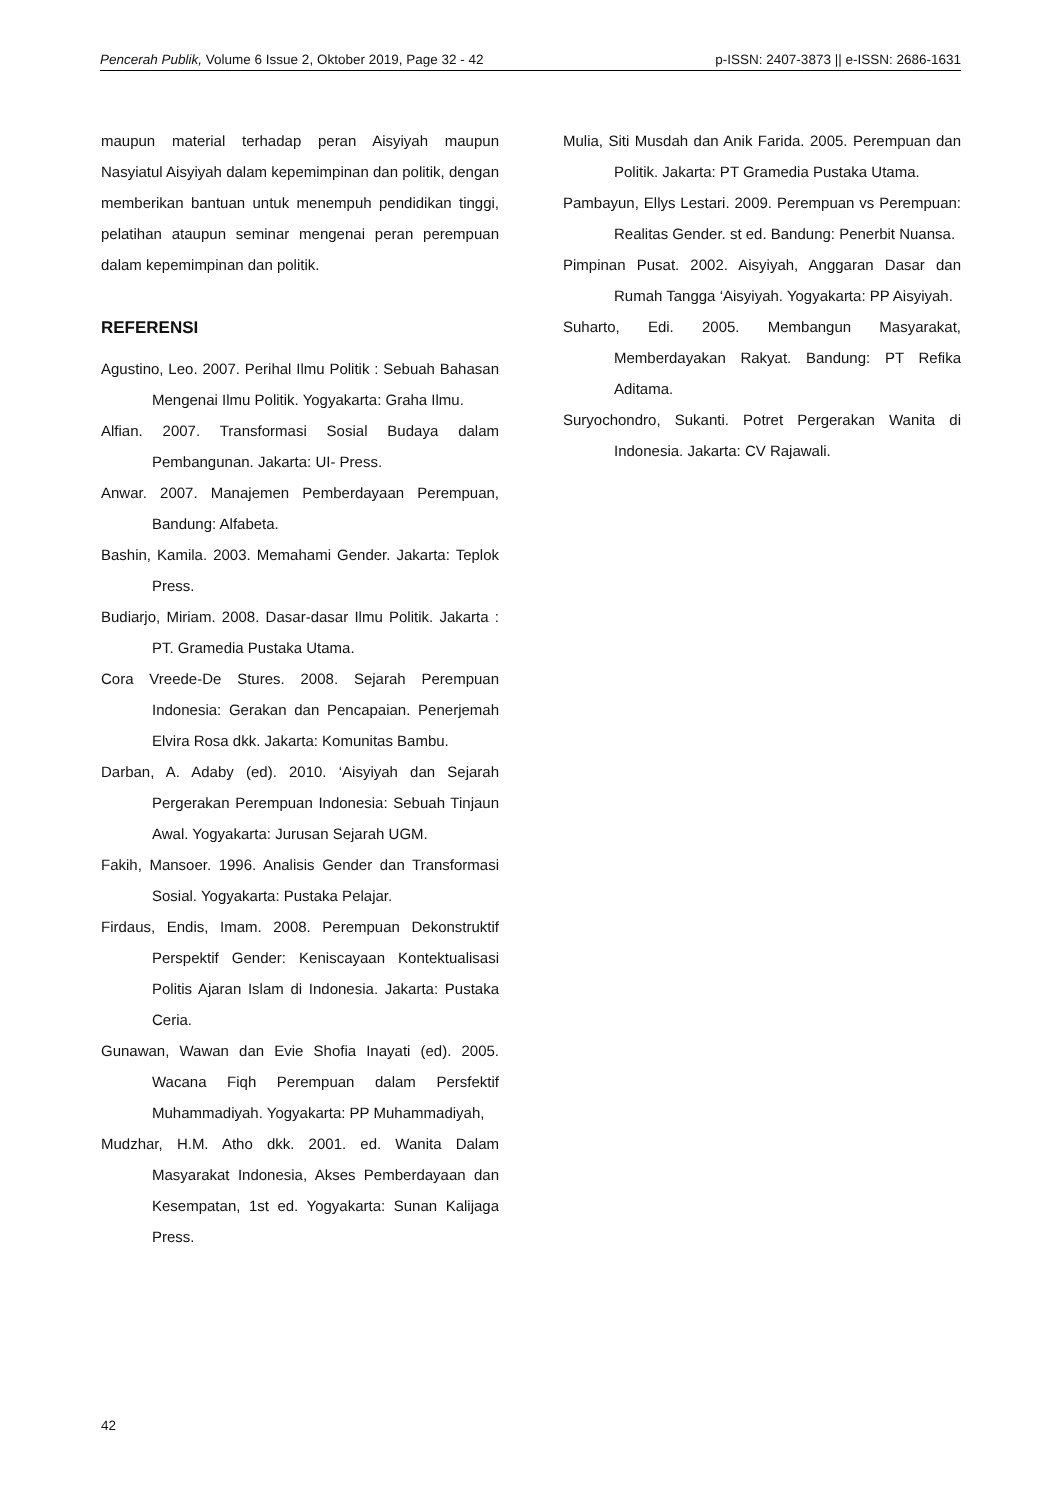Pencerah Publik, Volume 6 Issue 2, Oktober 2019, Page 32 - 42 p-ISSN: 2407-3873 || e-ISSN: 2686-1631
maupun material terhadap peran Aisyiyah maupun Nasyiatul Aisyiyah dalam kepemimpinan dan politik, dengan memberikan bantuan untuk menempuh pendidikan tinggi, pelatihan ataupun seminar mengenai peran perempuan dalam kepemimpinan dan politik.
REFERENSI
Agustino, Leo. 2007. Perihal Ilmu Politik : Sebuah Bahasan Mengenai Ilmu Politik. Yogyakarta: Graha Ilmu.
Alfian. 2007. Transformasi Sosial Budaya dalam Pembangunan. Jakarta: UI- Press.
Anwar. 2007. Manajemen Pemberdayaan Perempuan, Bandung: Alfabeta.
Bashin, Kamila. 2003. Memahami Gender. Jakarta: Teplok Press.
Budiarjo, Miriam. 2008. Dasar-dasar Ilmu Politik. Jakarta : PT. Gramedia Pustaka Utama.
Cora Vreede-De Stures. 2008. Sejarah Perempuan Indonesia: Gerakan dan Pencapaian. Penerjemah Elvira Rosa dkk. Jakarta: Komunitas Bambu.
Darban, A. Adaby (ed). 2010. ‘Aisyiyah dan Sejarah Pergerakan Perempuan Indonesia: Sebuah Tinjaun Awal. Yogyakarta: Jurusan Sejarah UGM.
Fakih, Mansoer. 1996. Analisis Gender dan Transformasi Sosial. Yogyakarta: Pustaka Pelajar.
Firdaus, Endis, Imam. 2008. Perempuan Dekonstruktif Perspektif Gender: Keniscayaan Kontektualisasi Politis Ajaran Islam di Indonesia. Jakarta: Pustaka Ceria.
Gunawan, Wawan dan Evie Shofia Inayati (ed). 2005. Wacana Fiqh Perempuan dalam Persfektif Muhammadiyah. Yogyakarta: PP Muhammadiyah,
Mudzhar, H.M. Atho dkk. 2001. ed. Wanita Dalam Masyarakat Indonesia, Akses Pemberdayaan dan Kesempatan, 1st ed. Yogyakarta: Sunan Kalijaga Press.
Mulia, Siti Musdah dan Anik Farida. 2005. Perempuan dan Politik. Jakarta: PT Gramedia Pustaka Utama.
Pambayun, Ellys Lestari. 2009. Perempuan vs Perempuan: Realitas Gender. st ed. Bandung: Penerbit Nuansa.
Pimpinan Pusat. 2002. Aisyiyah, Anggaran Dasar dan Rumah Tangga ‘Aisyiyah. Yogyakarta: PP Aisyiyah.
Suharto, Edi. 2005. Membangun Masyarakat, Memberdayakan Rakyat. Bandung: PT Refika Aditama.
Suryochondro, Sukanti. Potret Pergerakan Wanita di Indonesia. Jakarta: CV Rajawali.
42